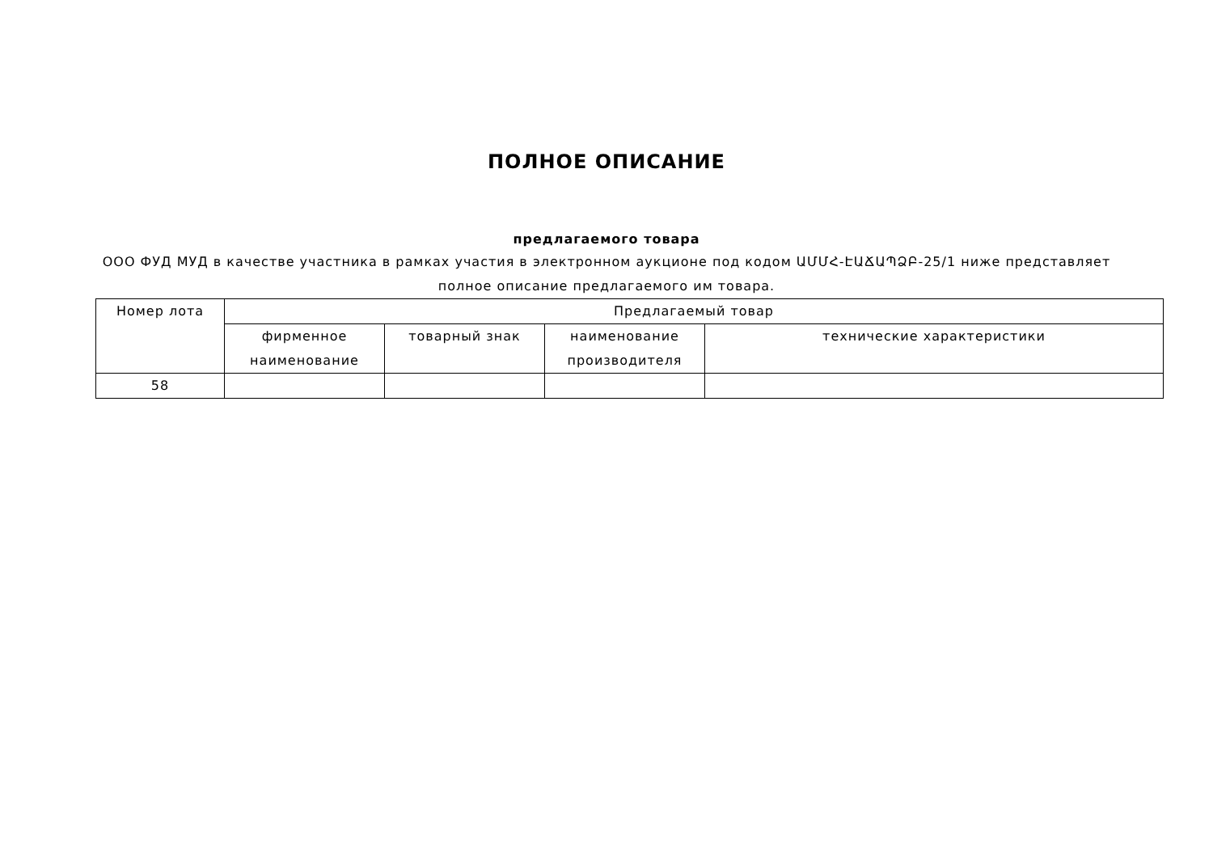ПОЛНОЕ ОПИСАНИЕ
предлагаемого товара
ООО ФУД МУД в качестве участника в рамках участия в электронном аукционе под кодом ԱՄՄՀ-ԷԱՃԱՊՁԲ-25/1 ниже представляет полное описание предлагаемого им товара.
| Номер лота | Предлагаемый товар | | | |
| --- | --- | --- | --- | --- |
| | фирменное наименование | товарный знак | наименование производителя | технические характеристики |
| 58 | | | | |